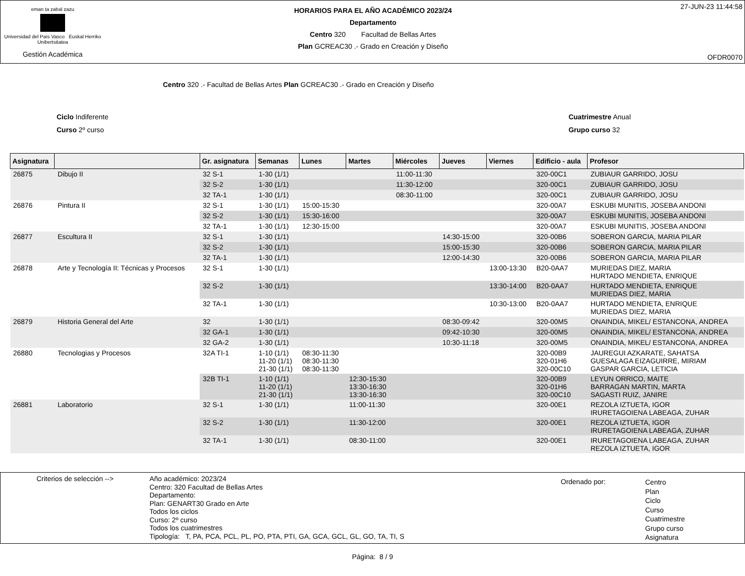eman ta zabal zazu
Universidad del País Vasco Euskal Herriko Unibertsitatea
Gestión Académica
HORARIOS PARA EL AÑO ACADÉMICO 2023/24
Departamento
Centro 320 Facultad de Bellas Artes
Plan GCREAC30 .- Grado en Creación y Diseño
27-JUN-23 11:44:58
OFDR0070
Centro 320 .- Facultad de Bellas Artes Plan GCREAC30 .- Grado en Creación y Diseño
Ciclo Indiferente
Curso 2º curso
Cuatrimestre Anual
Grupo curso 32
| Asignatura | | Gr. asignatura | Semanas | Lunes | Martes | Miércoles | Jueves | Viernes | Edificio - aula | Profesor |
| --- | --- | --- | --- | --- | --- | --- | --- | --- | --- | --- |
| 26875 | Dibujo II | 32 S-1 | 1-30 (1/1) | | | 11:00-11:30 | | | 320-00C1 | ZUBIAUR GARRIDO, JOSU |
| | | 32 S-2 | 1-30 (1/1) | | | 11:30-12:00 | | | 320-00C1 | ZUBIAUR GARRIDO, JOSU |
| | | 32 TA-1 | 1-30 (1/1) | | | 08:30-11:00 | | | 320-00C1 | ZUBIAUR GARRIDO, JOSU |
| 26876 | Pintura II | 32 S-1 | 1-30 (1/1) | 15:00-15:30 | | | | | 320-00A7 | ESKUBI MUNITIS, JOSEBA ANDONI |
| | | 32 S-2 | 1-30 (1/1) | 15:30-16:00 | | | | | 320-00A7 | ESKUBI MUNITIS, JOSEBA ANDONI |
| | | 32 TA-1 | 1-30 (1/1) | 12:30-15:00 | | | | | 320-00A7 | ESKUBI MUNITIS, JOSEBA ANDONI |
| 26877 | Escultura II | 32 S-1 | 1-30 (1/1) | | | | 14:30-15:00 | | 320-00B6 | SOBERON GARCIA, MARIA PILAR |
| | | 32 S-2 | 1-30 (1/1) | | | | 15:00-15:30 | | 320-00B6 | SOBERON GARCIA, MARIA PILAR |
| | | 32 TA-1 | 1-30 (1/1) | | | | 12:00-14:30 | | 320-00B6 | SOBERON GARCIA, MARIA PILAR |
| 26878 | Arte y Tecnología II: Técnicas y Procesos | 32 S-1 | 1-30 (1/1) | | | | | 13:00-13:30 | B20-0AA7 | MURIEDAS DIEZ, MARIA HURTADO MENDIETA, ENRIQUE |
| | | 32 S-2 | 1-30 (1/1) | | | | | 13:30-14:00 | B20-0AA7 | HURTADO MENDIETA, ENRIQUE MURIEDAS DIEZ, MARIA |
| | | 32 TA-1 | 1-30 (1/1) | | | | | 10:30-13:00 | B20-0AA7 | HURTADO MENDIETA, ENRIQUE MURIEDAS DIEZ, MARIA |
| 26879 | Historia General del Arte | 32 | 1-30 (1/1) | | | | 08:30-09:42 | | 320-00M5 | ONAINDIA, MIKEL/ ESTANCONA, ANDREA |
| | | 32 GA-1 | 1-30 (1/1) | | | | 09:42-10:30 | | 320-00M5 | ONAINDIA, MIKEL/ ESTANCONA, ANDREA |
| | | 32 GA-2 | 1-30 (1/1) | | | | 10:30-11:18 | | 320-00M5 | ONAINDIA, MIKEL/ ESTANCONA, ANDREA |
| 26880 | Tecnologias y Procesos | 32A TI-1 | 1-10 (1/1) 11-20 (1/1) 21-30 (1/1) | 08:30-11:30 08:30-11:30 08:30-11:30 | | | | | 320-00B9 320-01H6 320-00C10 | JAUREGUI AZKARATE, SAHATSA GUESALAGA EIZAGUIRRE, MIRIAM GASPAR GARCIA, LETICIA |
| | | 32B TI-1 | 1-10 (1/1) 11-20 (1/1) 21-30 (1/1) | | 12:30-15:30 13:30-16:30 13:30-16:30 | | | | 320-00B9 320-01H6 320-00C10 | LEYUN ORRICO, MAITE BARRAGAN MARTIN, MARTA SAGASTI RUIZ, JANIRE |
| 26881 | Laboratorio | 32 S-1 | 1-30 (1/1) | | 11:00-11:30 | | | | 320-00E1 | REZOLA IZTUETA, IGOR IRURETAGOIENA LABEAGA, ZUHAR |
| | | 32 S-2 | 1-30 (1/1) | | 11:30-12:00 | | | | 320-00E1 | REZOLA IZTUETA, IGOR IRURETAGOIENA LABEAGA, ZUHAR |
| | | 32 TA-1 | 1-30 (1/1) | | 08:30-11:00 | | | | 320-00E1 | IRURETAGOIENA LABEAGA, ZUHAR REZOLA IZTUETA, IGOR |
Criterios de selección --> Año académico: 2023/24
Centro: 320 Facultad de Bellas Artes
Departamento:
Plan: GENART30 Grado en Arte
Todos los ciclos
Curso: 2º curso
Todos los cuatrimestres
Tipología: T, PA, PCA, PCL, PL, PO, PTA, PTI, GA, GCA, GCL, GL, GO, TA, TI, S
Ordenado por:
Centro
Plan
Ciclo
Curso
Cuatrimestre
Grupo curso
Asignatura
Página: 8 / 9